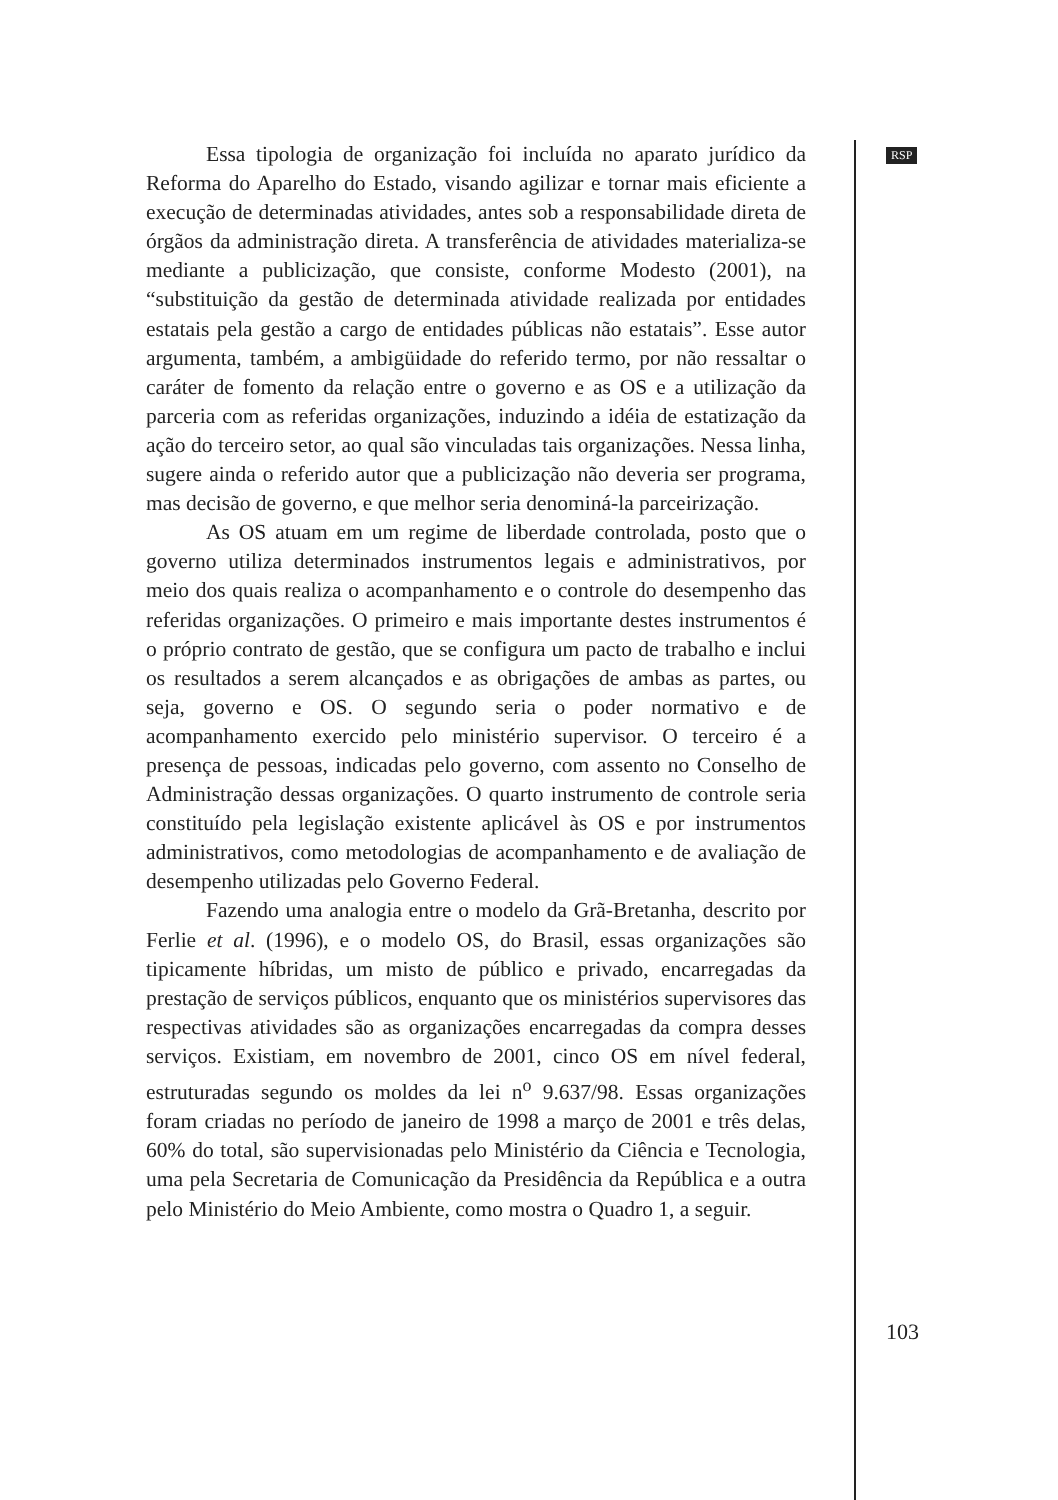Essa tipologia de organização foi incluída no aparato jurídico da Reforma do Aparelho do Estado, visando agilizar e tornar mais eficiente a execução de determinadas atividades, antes sob a responsabilidade direta de órgãos da administração direta. A transferência de atividades materializa-se mediante a publicização, que consiste, conforme Modesto (2001), na “substituição da gestão de determinada atividade realizada por entidades estatais pela gestão a cargo de entidades públicas não estatais”. Esse autor argumenta, também, a ambigüidade do referido termo, por não ressaltar o caráter de fomento da relação entre o governo e as OS e a utilização da parceria com as referidas organizações, induzindo a idéia de estatização da ação do terceiro setor, ao qual são vinculadas tais organizações. Nessa linha, sugere ainda o referido autor que a publicização não deveria ser programa, mas decisão de governo, e que melhor seria denominá-la parceirização.
As OS atuam em um regime de liberdade controlada, posto que o governo utiliza determinados instrumentos legais e administrativos, por meio dos quais realiza o acompanhamento e o controle do desempenho das referidas organizações. O primeiro e mais importante destes instrumentos é o próprio contrato de gestão, que se configura um pacto de trabalho e inclui os resultados a serem alcançados e as obrigações de ambas as partes, ou seja, governo e OS. O segundo seria o poder normativo e de acompanhamento exercido pelo ministério supervisor. O terceiro é a presença de pessoas, indicadas pelo governo, com assento no Conselho de Administração dessas organizações. O quarto instrumento de controle seria constituído pela legislação existente aplicável às OS e por instrumentos administrativos, como metodologias de acompanhamento e de avaliação de desempenho utilizadas pelo Governo Federal.
Fazendo uma analogia entre o modelo da Grã-Bretanha, descrito por Ferlie et al. (1996), e o modelo OS, do Brasil, essas organizações são tipicamente híbridas, um misto de público e privado, encarregadas da prestação de serviços públicos, enquanto que os ministérios supervisores das respectivas atividades são as organizações encarregadas da compra desses serviços. Existiam, em novembro de 2001, cinco OS em nível federal, estruturadas segundo os moldes da lei n<sup>o</sup> 9.637/98. Essas organizações foram criadas no período de janeiro de 1998 a março de 2001 e três delas, 60% do total, são supervisionadas pelo Ministério da Ciência e Tecnologia, uma pela Secretaria de Comunicação da Presidência da República e a outra pelo Ministério do Meio Ambiente, como mostra o Quadro 1, a seguir.
RSP
103